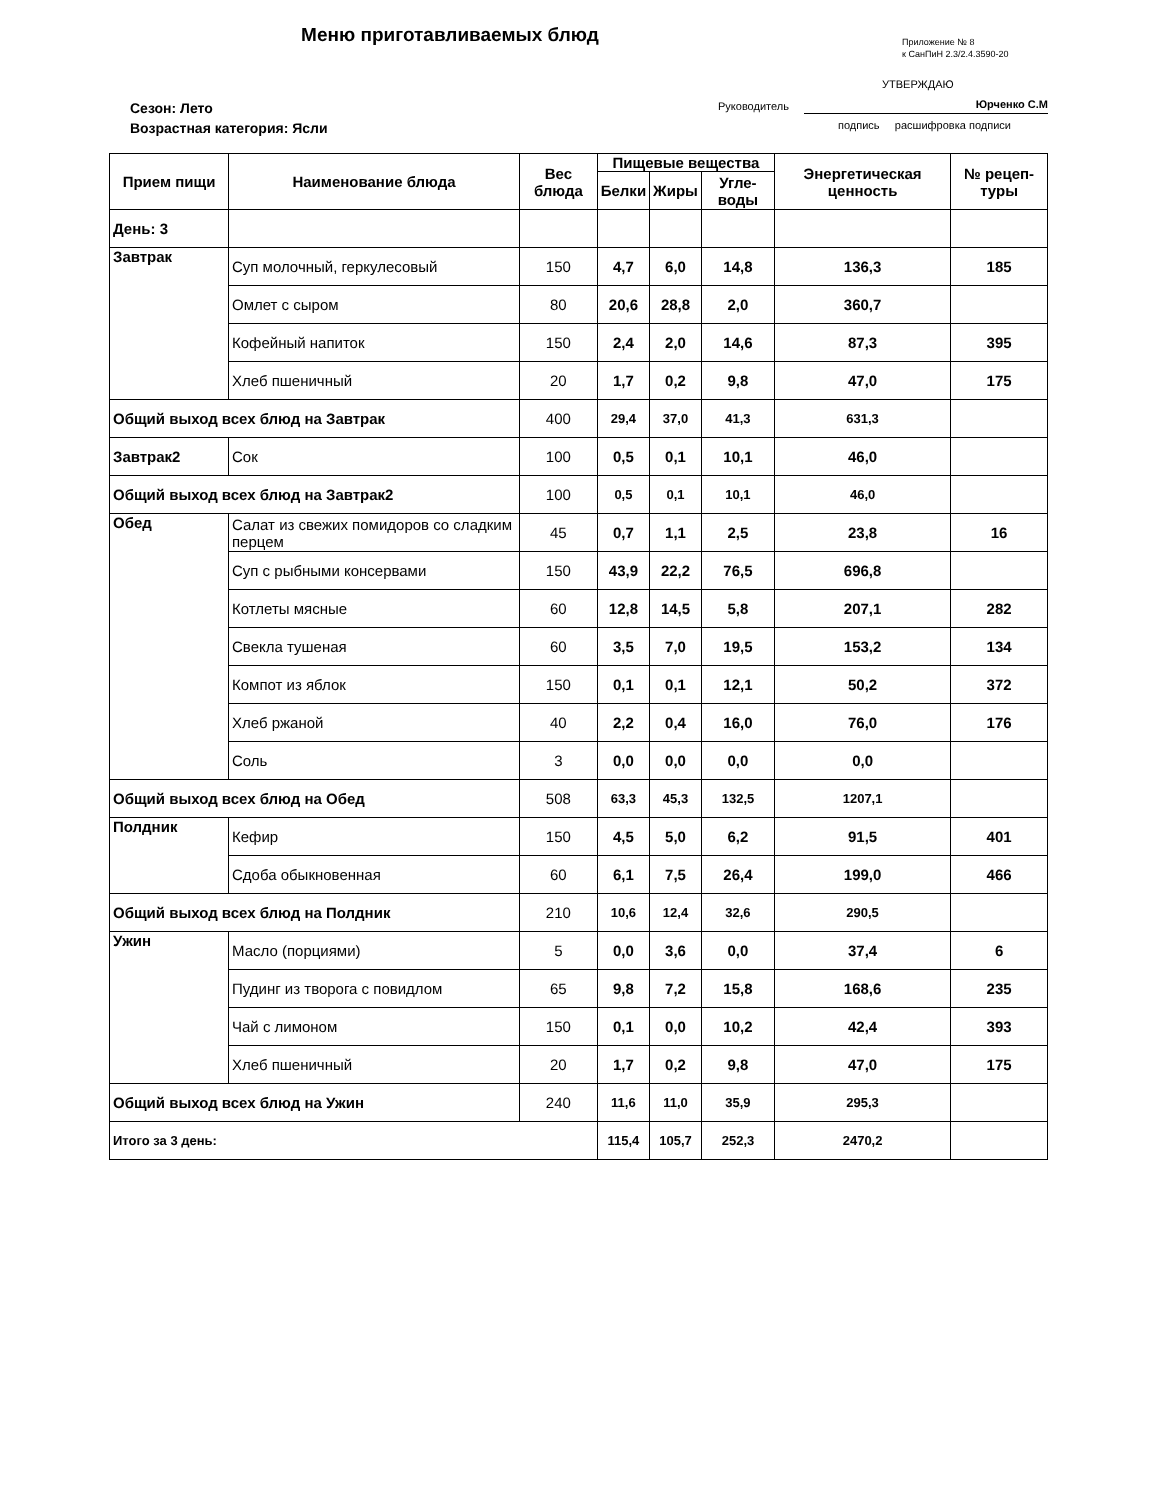Меню приготавливаемых блюд
Приложение № 8
к СанПиН 2.3/2.4.3590-20
УТВЕРЖДАЮ
Руководитель Юрченко С.М
подпись расшифровка подписи
Сезон: Лето
Возрастная категория: Ясли
| Прием пищи | Наименование блюда | Вес блюда | Пищевые вещества | | | Энергетическая ценность | № рецеп-туры |
| --- | --- | --- | --- | --- | --- | --- | --- |
| | | | Белки | Жиры | Угле-воды | | |
| День: 3 | | | | | | | |
| Завтрак | Суп молочный, геркулесовый | 150 | 4,7 | 6,0 | 14,8 | 136,3 | 185 |
| | Омлет с сыром | 80 | 20,6 | 28,8 | 2,0 | 360,7 | |
| | Кофейный напиток | 150 | 2,4 | 2,0 | 14,6 | 87,3 | 395 |
| | Хлеб пшеничный | 20 | 1,7 | 0,2 | 9,8 | 47,0 | 175 |
| Общий выход всех блюд на Завтрак | | 400 | 29,4 | 37,0 | 41,3 | 631,3 | |
| Завтрак2 | Сок | 100 | 0,5 | 0,1 | 10,1 | 46,0 | |
| Общий выход всех блюд на Завтрак2 | | 100 | 0,5 | 0,1 | 10,1 | 46,0 | |
| Обед | Салат из свежих помидоров со сладким перцем | 45 | 0,7 | 1,1 | 2,5 | 23,8 | 16 |
| | Суп с рыбными консервами | 150 | 43,9 | 22,2 | 76,5 | 696,8 | |
| | Котлеты мясные | 60 | 12,8 | 14,5 | 5,8 | 207,1 | 282 |
| | Свекла тушеная | 60 | 3,5 | 7,0 | 19,5 | 153,2 | 134 |
| | Компот из яблок | 150 | 0,1 | 0,1 | 12,1 | 50,2 | 372 |
| | Хлеб ржаной | 40 | 2,2 | 0,4 | 16,0 | 76,0 | 176 |
| | Соль | 3 | 0,0 | 0,0 | 0,0 | 0,0 | |
| Общий выход всех блюд на Обед | | 508 | 63,3 | 45,3 | 132,5 | 1207,1 | |
| Полдник | Кефир | 150 | 4,5 | 5,0 | 6,2 | 91,5 | 401 |
| | Сдоба обыкновенная | 60 | 6,1 | 7,5 | 26,4 | 199,0 | 466 |
| Общий выход всех блюд на Полдник | | 210 | 10,6 | 12,4 | 32,6 | 290,5 | |
| Ужин | Масло (порциями) | 5 | 0,0 | 3,6 | 0,0 | 37,4 | 6 |
| | Пудинг из творога с повидлом | 65 | 9,8 | 7,2 | 15,8 | 168,6 | 235 |
| | Чай с лимоном | 150 | 0,1 | 0,0 | 10,2 | 42,4 | 393 |
| | Хлеб пшеничный | 20 | 1,7 | 0,2 | 9,8 | 47,0 | 175 |
| Общий выход всех блюд на Ужин | | 240 | 11,6 | 11,0 | 35,9 | 295,3 | |
| Итого за 3 день: | | | 115,4 | 105,7 | 252,3 | 2470,2 | |